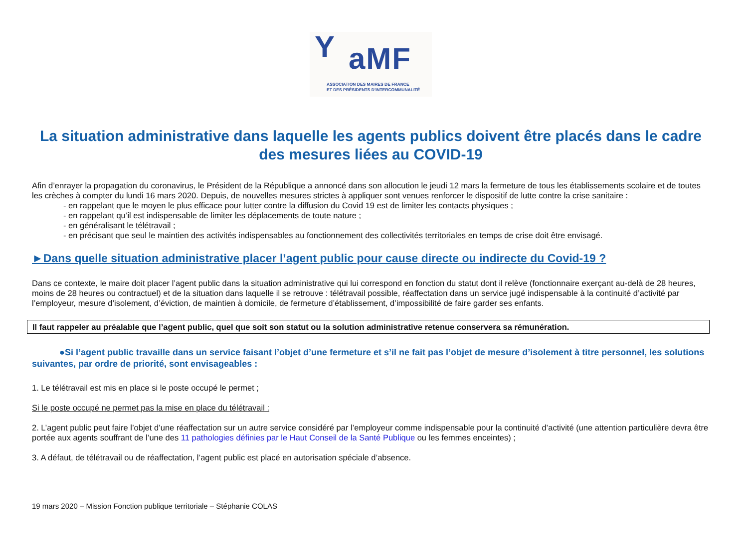Y aMF
ASSOCIATION DES MAIRES DE FRANCE
ET DES PRÉSIDENTS D'INTERCOMMUNALITÉ
La situation administrative dans laquelle les agents publics doivent être placés dans le cadre des mesures liées au COVID-19
Afin d’enrayer la propagation du coronavirus, le Président de la République a annoncé dans son allocution le jeudi 12 mars la fermeture de tous les établissements scolaire et de toutes les crèches à compter du lundi 16 mars 2020. Depuis, de nouvelles mesures strictes à appliquer sont venues renforcer le dispositif de lutte contre la crise sanitaire :
- en rappelant que le moyen le plus efficace pour lutter contre la diffusion du Covid 19 est de limiter les contacts physiques ;
- en rappelant qu’il est indispensable de limiter les déplacements de toute nature ;
- en généralisant le télétravail ;
- en précisant que seul le maintien des activités indispensables au fonctionnement des collectivités territoriales en temps de crise doit être envisagé.
►Dans quelle situation administrative placer l’agent public pour cause directe ou indirecte du Covid-19 ?
Dans ce contexte, le maire doit placer l’agent public dans la situation administrative qui lui correspond en fonction du statut dont il relève (fonctionnaire exerçant au-delà de 28 heures, moins de 28 heures ou contractuel) et de la situation dans laquelle il se retrouve : télétravail possible, réaffectation dans un service jugé indispensable à la continuité d’activité par l’employeur, mesure d’isolement, d’éviction, de maintien à domicile, de fermeture d’établissement, d’impossibilité de faire garder ses enfants.
Il faut rappeler au préalable que l’agent public, quel que soit son statut ou la solution administrative retenue conservera sa rémunération.
●Si l’agent public travaille dans un service faisant l’objet d’une fermeture et s’il ne fait pas l’objet de mesure d’isolement à titre personnel, les solutions suivantes, par ordre de priorité, sont envisageables :
1. Le télétravail est mis en place si le poste occupé le permet ;
Si le poste occupé ne permet pas la mise en place du télétravail :
2. L’agent public peut faire l’objet d’une réaffectation sur un autre service considéré par l’employeur comme indispensable pour la continuité d’activité (une attention particulière devra être portée aux agents souffrant de l’une des 11 pathologies définies par le Haut Conseil de la Santé Publique ou les femmes enceintes) ;
3. A défaut, de télétravail ou de réaffectation, l’agent public est placé en autorisation spéciale d’absence.
19 mars 2020 – Mission Fonction publique territoriale – Stéphanie COLAS